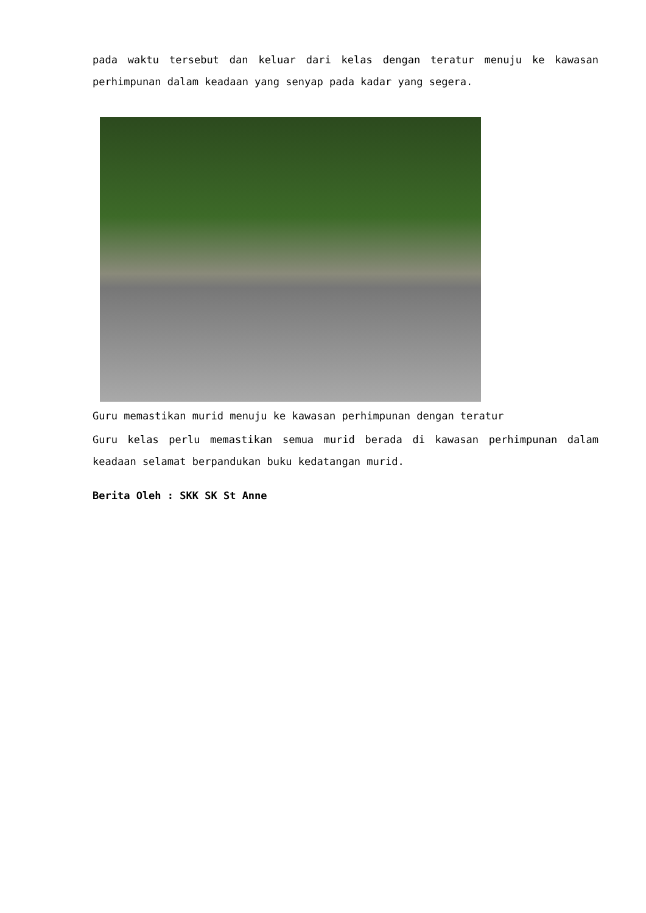pada waktu tersebut dan keluar dari kelas dengan teratur menuju ke kawasan perhimpunan dalam keadaan yang senyap pada kadar yang segera.
Guru memastikan murid menuju ke kawasan perhimpunan dengan teratur
Guru kelas perlu memastikan semua murid berada di kawasan perhimpunan dalam keadaan selamat berpandukan buku kedatangan murid.
Berita Oleh : SKK SK St Anne